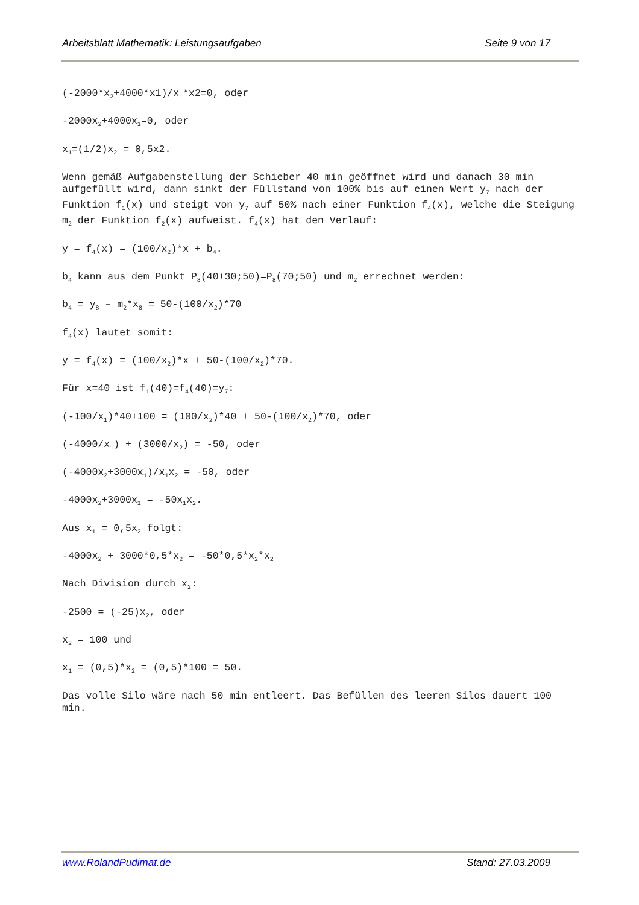Arbeitsblatt Mathematik: Leistungsaufgaben Seite 9 von 17
(-2000*x<sub>2</sub>+4000*x1)/x<sub>1</sub>*x2=0, oder
-2000x<sub>2</sub>+4000x<sub>1</sub>=0, oder
x<sub>1</sub>=(1/2)x<sub>2</sub> = 0,5x2.
Wenn gemäß Aufgabenstellung der Schieber 40 min geöffnet wird und danach 30 min aufgefüllt wird, dann sinkt der Füllstand von 100% bis auf einen Wert y<sub>7</sub> nach der Funktion f<sub>1</sub>(x) und steigt von y<sub>7</sub> auf 50% nach einer Funktion f<sub>4</sub>(x), welche die Steigung m<sub>2</sub> der Funktion f<sub>2</sub>(x) aufweist. f<sub>4</sub>(x) hat den Verlauf:
y = f<sub>4</sub>(x) = (100/x<sub>2</sub>)*x + b<sub>4</sub>.
b<sub>4</sub> kann aus dem Punkt P<sub>8</sub>(40+30;50)=P<sub>8</sub>(70;50) und m<sub>2</sub> errechnet werden:
b<sub>4</sub> = y<sub>8</sub> – m<sub>2</sub>*x<sub>8</sub> = 50-(100/x<sub>2</sub>)*70
f<sub>4</sub>(x) lautet somit:
y = f<sub>4</sub>(x) = (100/x<sub>2</sub>)*x + 50-(100/x<sub>2</sub>)*70.
Für x=40 ist f<sub>1</sub>(40)=f<sub>4</sub>(40)=y<sub>7</sub>:
(-100/x<sub>1</sub>)*40+100 = (100/x<sub>2</sub>)*40 + 50-(100/x<sub>2</sub>)*70, oder
(-4000/x<sub>1</sub>) + (3000/x<sub>2</sub>) = -50, oder
(-4000x<sub>2</sub>+3000x<sub>1</sub>)/x<sub>1</sub>x<sub>2</sub> = -50, oder
-4000x<sub>2</sub>+3000x<sub>1</sub> = -50x<sub>1</sub>x<sub>2</sub>.
Aus x<sub>1</sub> = 0,5x<sub>2</sub> folgt:
-4000x<sub>2</sub> + 3000*0,5*x<sub>2</sub> = -50*0,5*x<sub>2</sub>*x<sub>2</sub>
Nach Division durch x<sub>2</sub>:
-2500 = (-25)x<sub>2</sub>, oder
x<sub>2</sub> = 100 und
x<sub>1</sub> = (0,5)*x<sub>2</sub> = (0,5)*100 = 50.
Das volle Silo wäre nach 50 min entleert. Das Befüllen des leeren Silos dauert 100 min.
www.RolandPudimat.de Stand: 27.03.2009